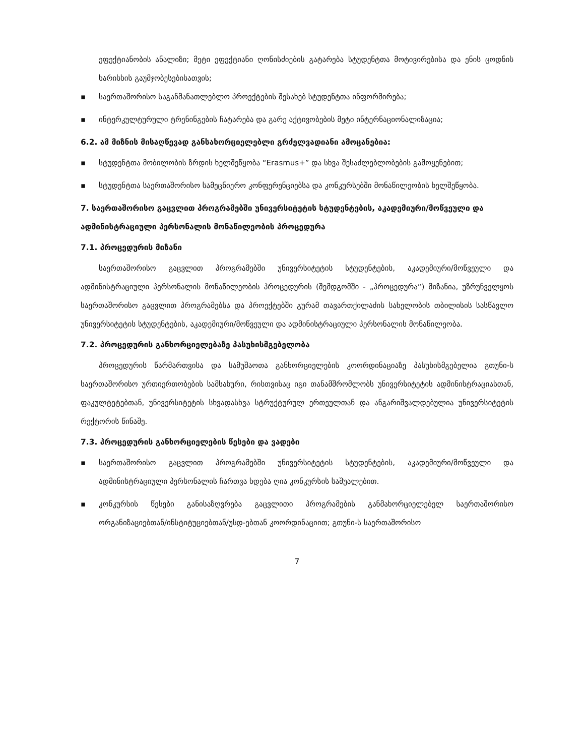ეფექტიანობის ანალიზი; მეტი ეფექტიანი ღონისძიების გატარება სტუდენტთა მოტივირებისა და ენის ცოდნის ხარისხის გაუმჯობესებისათვის;
▪ საერთაშორისო საგანმანათლებლო პროექტების შესახებ სტუდენტთა ინფორმირება;
▪ ინტერკულტურული ტრენინგების ჩატარება და გარე აქტივობების მეტი ინტერნაციონალიზაცია;
6.2. ამ მიზნის მისაღწევად განსახორციელებლი გრძელვადიანი ამოცანებია:
▪ სტუდენტთა მობილობის ზრდის ხელშეწყობა “Erasmus+” და სხვა შესაძლებლობების გამოყენებით;
▪ სტუდენტთა საერთაშორისო სამეცნიერო კონფერენციებსა და კონკურსებში მონაწილეობის ხელშეწყობა.
7. საერთაშორისო გაცვლით პროგრამებში უნივერსიტეტის სტუდენტების, აკადემიური/მოწვეული და ადმინისტრაციული პერსონალის მონაწილეობის პროცედურა
7.1. პროცედურის მიზანი
საერთაშორისო გაცვლით პროგრამებში უნივერსიტეტის სტუდენტების, აკადემიური/მოწვეული და ადმინისტრაციული პერსონალის მონაწილეობის პროცედურის (შემდგომში - „პროცედურა“) მიზანია, უზრუნველყოს საერთაშორისო გაცვლით პროგრამებსა და პროექტებში გურამ თავართქილაძის სახელობის თბილისის სასწავლო უნივერსიტეტის სტუდენტების, აკადემიური/მოწვეული და ადმინისტრაციული პერსონალის მონაწილეობა.
7.2. პროცედურის განხორციელებაზე პასუხისმგებელობა
პროცედურის წარმართვისა და სამუშაოთა განხორციელების კოორდინაციაზე პასუხისმგებელია გთუნი-ს საერთაშორისო ურთიერთობების სამსახური, რისთვისაც იგი თანამშრომლობს უნივერსიტეტის ადმინისტრაციასთან, ფაკულტეტებთან, უნივერსიტეტის სხვადასხვა სტრუქტურულ ერთეულთან და ანგარიშვალდებულია უნივერსიტეტის რექტორის წინაშე.
7.3. პროცედურის განხორციელების წესები და ვადები
▪ საერთაშორისო გაცვლით პროგრამებში უნივერსიტეტის სტუდენტების, აკადემიური/მოწვეული და ადმინისტრაციული პერსონალის ჩართვა ხდება ღია კონკურსის საშუალებით.
▪ კონკურსის წესები განისაზღვრება გაცვლითი პროგრამების განმახორციელებელ საერთაშორისო ორგანიზაციებთან/ინსტიტუციებთან/უსდ-ებთან კოორდინაციით; გთუნი-ს საერთაშორისო
7